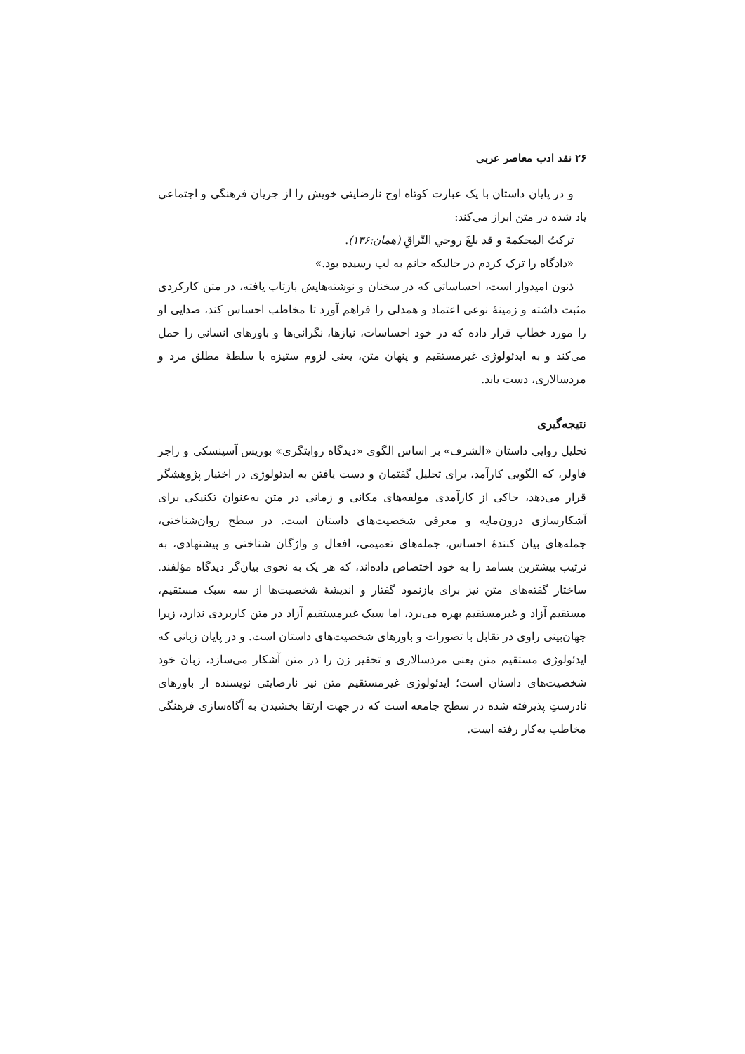۲۶ نقد ادب معاصر عربی
و در پایان داستان با یک عبارت کوتاه اوج نارضایتی خویش را از جریان فرهنگی و اجتماعی یاد شده در متن ابراز می‌کند:
تركتُ المحكمةَ و قد بلغَ روحي التّراقِ (همان:۱۳۶).
«دادگاه را ترک کردم در حالیکه جانم به لب رسیده بود.»
ذنون امیدوار است، احساساتی که در سخنان و نوشته‌هایش بازتاب یافته، در متن کارکردی مثبت داشته و زمینهٔ نوعی اعتماد و همدلی را فراهم آورد تا مخاطب احساس کند، صدایی او را مورد خطاب قرار داده که در خود احساسات، نیازها، نگرانی‌ها و باورهای انسانی را حمل می‌کند و به ایدئولوژی غیرمستقیم و پنهان متن، یعنی لزوم ستیزه با سلطهٔ مطلق مرد و مردسالاری، دست یابد.
نتیجه‌گیری
تحلیل روایی داستان «الشرف» بر اساس الگوی «دیدگاه روایتگری» بوریس آسپنسکی و راجر فاولر، که الگویی کارآمد، برای تحلیل گفتمان و دست یافتن به ایدئولوژی در اختیار پژوهشگر قرار می‌دهد، حاکی از کارآمدی مولفه‌های مکانی و زمانی در متن به‌عنوان تکنیکی برای آشکارسازی درون‌مایه و معرفی شخصیت‌های داستان است. در سطح روان‌شناختی، جمله‌های بیان کنندهٔ احساس، جمله‌های تعمیمی، افعال و واژگان شناختی و پیشنهادی، به ترتیب بیشترین بسامد را به خود اختصاص داده‌اند، که هر یک به نحوی بیان‌گر دیدگاه مؤلفند. ساختار گفته‌های متن نیز برای بازنمود گفتار و اندیشهٔ شخصیت‌ها از سه سبک مستقیم، مستقیم آزاد و غیرمستقیم بهره می‌برد، اما سبک غیرمستقیم آزاد در متن کاربردی ندارد، زیرا جهان‌بینی راوی در تقابل با تصورات و باورهای شخصیت‌های داستان است. و در پایان زبانی که ایدئولوژی مستقیم متن یعنی مردسالاری و تحقیر زن را در متن آشکار می‌سازد، زبان خود شخصیت‌های داستان است؛ ایدئولوژی غیرمستقیم متن نیز نارضایتی نویسنده از باورهای نادرستِ پذیرفته شده در سطح جامعه است که در جهت ارتقا بخشیدن به آگاه‌سازی فرهنگی مخاطب به‌کار رفته است.